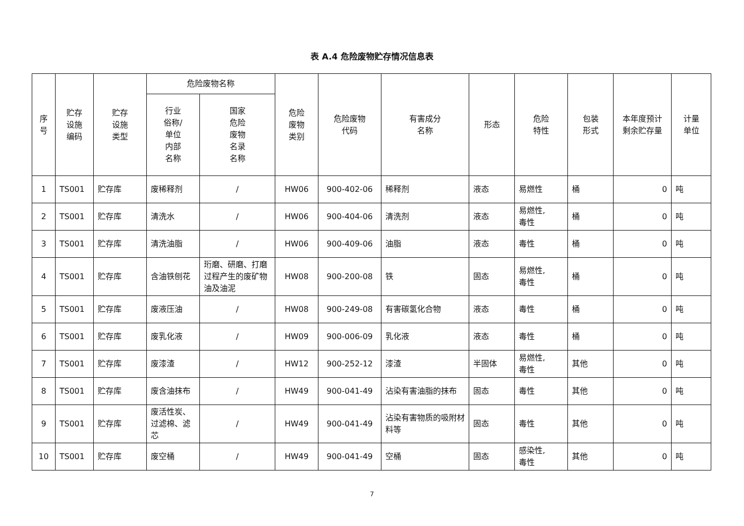表 A.4 危险废物贮存情况信息表
| 序号 | 贮存 设施 编码 | 贮存 设施 类型 | 危险废物名称 | | 危险 废物 类别 | 危险废物 代码 | 有害成分 名称 | 形态 | 危险 特性 | 包装 形式 | 本年度预计 剩余贮存量 | 计量 单位 |
| --- | --- | --- | --- | --- | --- | --- | --- | --- | --- | --- | --- | --- |
| | | | 行业 俗称/ 单位 内部 名称 | 国家 危险 废物 名录 名称 | | | | | | | | |
| 1 | TS001 | 贮存库 | 废稀释剂 | / | HW06 | 900-402-06 | 稀释剂 | 液态 | 易燃性 | 桶 | 0 | 吨 |
| 2 | TS001 | 贮存库 | 清洗水 | / | HW06 | 900-404-06 | 清洗剂 | 液态 | 易燃性, 毒性 | 桶 | 0 | 吨 |
| 3 | TS001 | 贮存库 | 清洗油脂 | / | HW06 | 900-409-06 | 油脂 | 液态 | 毒性 | 桶 | 0 | 吨 |
| 4 | TS001 | 贮存库 | 含油铁刨花 | 珩磨、研磨、打磨过程产生的废矿物油及油泥 | HW08 | 900-200-08 | 铁 | 固态 | 易燃性, 毒性 | 桶 | 0 | 吨 |
| 5 | TS001 | 贮存库 | 废液压油 | / | HW08 | 900-249-08 | 有害碳氢化合物 | 液态 | 毒性 | 桶 | 0 | 吨 |
| 6 | TS001 | 贮存库 | 废乳化液 | / | HW09 | 900-006-09 | 乳化液 | 液态 | 毒性 | 桶 | 0 | 吨 |
| 7 | TS001 | 贮存库 | 废漆渣 | / | HW12 | 900-252-12 | 漆渣 | 半固体 | 易燃性, 毒性 | 其他 | 0 | 吨 |
| 8 | TS001 | 贮存库 | 废含油抹布 | / | HW49 | 900-041-49 | 沾染有害油脂的抹布 | 固态 | 毒性 | 其他 | 0 | 吨 |
| 9 | TS001 | 贮存库 | 废活性炭、过滤棉、滤芯 | / | HW49 | 900-041-49 | 沾染有害物质的吸附材料等 | 固态 | 毒性 | 其他 | 0 | 吨 |
| 10 | TS001 | 贮存库 | 废空桶 | / | HW49 | 900-041-49 | 空桶 | 固态 | 感染性, 毒性 | 其他 | 0 | 吨 |
7